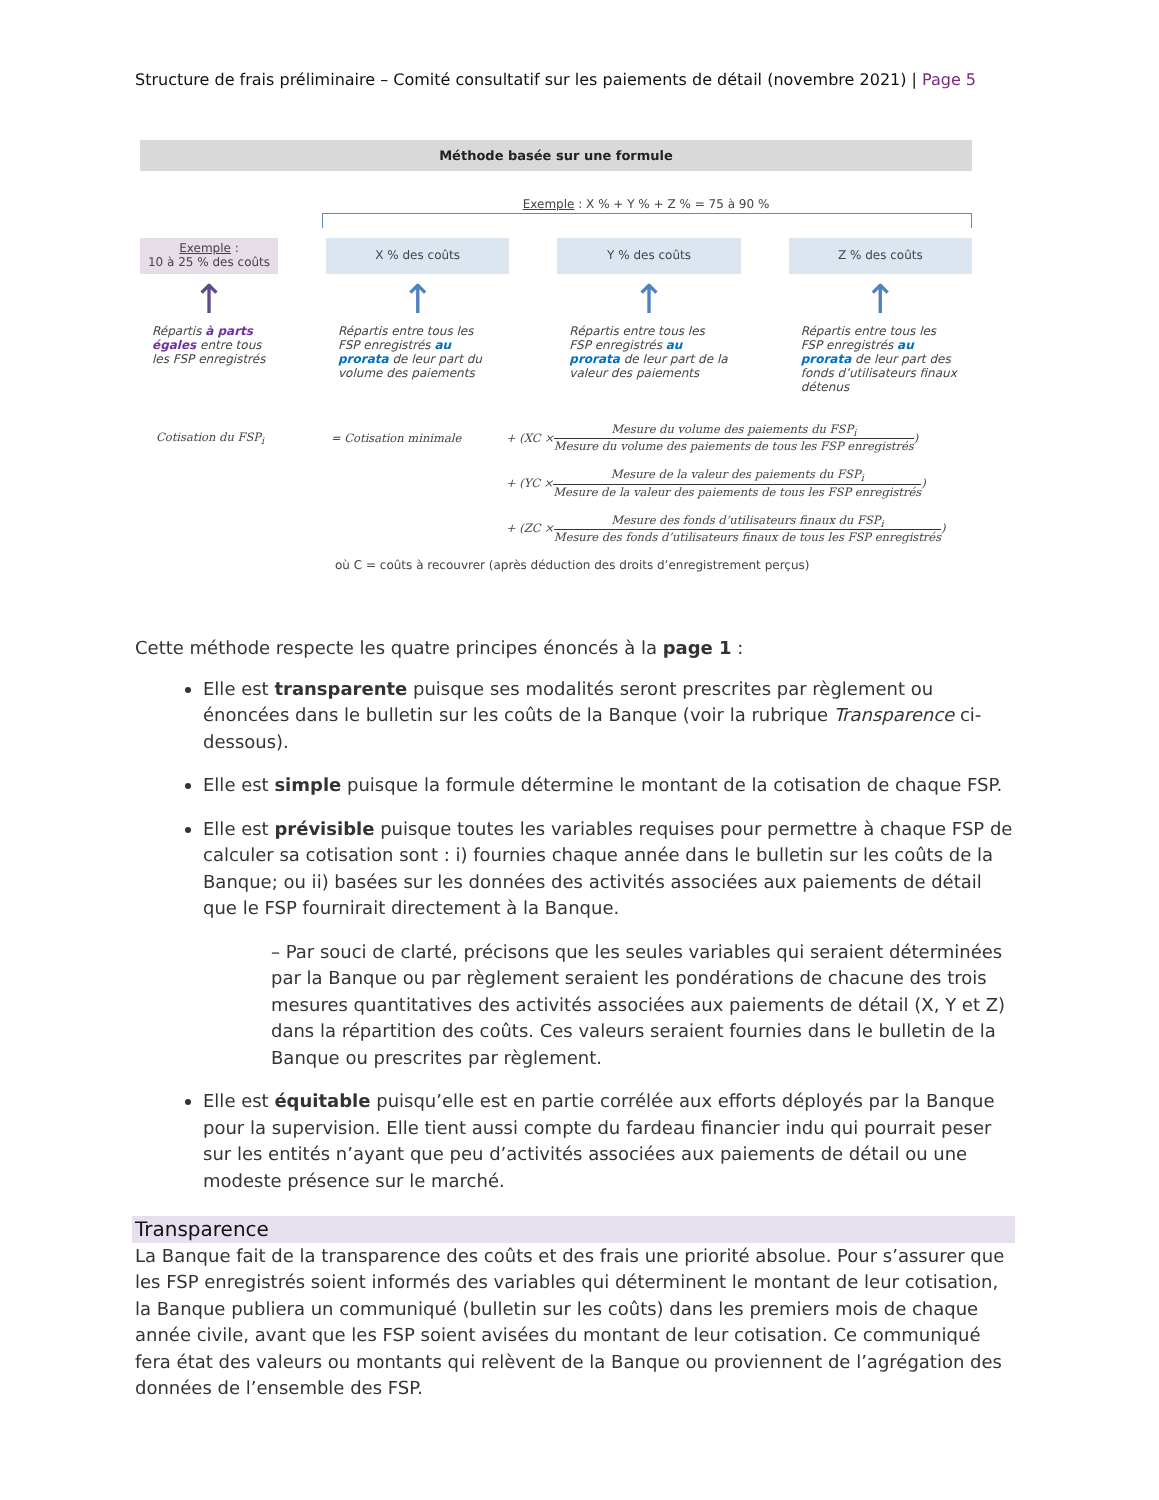Structure de frais préliminaire – Comité consultatif sur les paiements de détail (novembre 2021) | Page 5
Méthode basée sur une formule
Exemple : X % + Y % + Z % = 75 à 90 %
Exemple :
10 à 25 % des coûts
↑
Répartis à parts égales entre tous les FSP enregistrés
X % des coûts
↑
Répartis entre tous les FSP enregistrés au prorata de leur part du volume des paiements
Y % des coûts
↑
Répartis entre tous les FSP enregistrés au prorata de leur part de la valeur des paiements
Z % des coûts
↑
Répartis entre tous les FSP enregistrés au prorata de leur part des fonds d’utilisateurs finaux détenus
Cotisation du FSP<sub>i</sub> = Cotisation minimale + (XC × Mesure du volume des paiements du FSP<sub>i</sub> Mesure du volume des paiements de tous les FSP enregistrés)
+ (YC × Mesure de la valeur des paiements du FSP<sub>i</sub> Mesure de la valeur des paiements de tous les FSP enregistrés)
+ (ZC × Mesure des fonds d’utilisateurs finaux du FSP<sub>i</sub> Mesure des fonds d’utilisateurs finaux de tous les FSP enregistrés)
où C = coûts à recouvrer (après déduction des droits d’enregistrement perçus)
Cette méthode respecte les quatre principes énoncés à la page 1 :
Elle est transparente puisque ses modalités seront prescrites par règlement ou énoncées dans le bulletin sur les coûts de la Banque (voir la rubrique Transparence ci-dessous).
Elle est simple puisque la formule détermine le montant de la cotisation de chaque FSP.
Elle est prévisible puisque toutes les variables requises pour permettre à chaque FSP de calculer sa cotisation sont : i) fournies chaque année dans le bulletin sur les coûts de la Banque; ou ii) basées sur les données des activités associées aux paiements de détail que le FSP fournirait directement à la Banque.
– Par souci de clarté, précisons que les seules variables qui seraient déterminées par la Banque ou par règlement seraient les pondérations de chacune des trois mesures quantitatives des activités associées aux paiements de détail (X, Y et Z) dans la répartition des coûts. Ces valeurs seraient fournies dans le bulletin de la Banque ou prescrites par règlement.
Elle est équitable puisqu’elle est en partie corrélée aux efforts déployés par la Banque pour la supervision. Elle tient aussi compte du fardeau financier indu qui pourrait peser sur les entités n’ayant que peu d’activités associées aux paiements de détail ou une modeste présence sur le marché.
Transparence
La Banque fait de la transparence des coûts et des frais une priorité absolue. Pour s’assurer que les FSP enregistrés soient informés des variables qui déterminent le montant de leur cotisation, la Banque publiera un communiqué (bulletin sur les coûts) dans les premiers mois de chaque année civile, avant que les FSP soient avisées du montant de leur cotisation. Ce communiqué fera état des valeurs ou montants qui relèvent de la Banque ou proviennent de l’agrégation des données de l’ensemble des FSP.